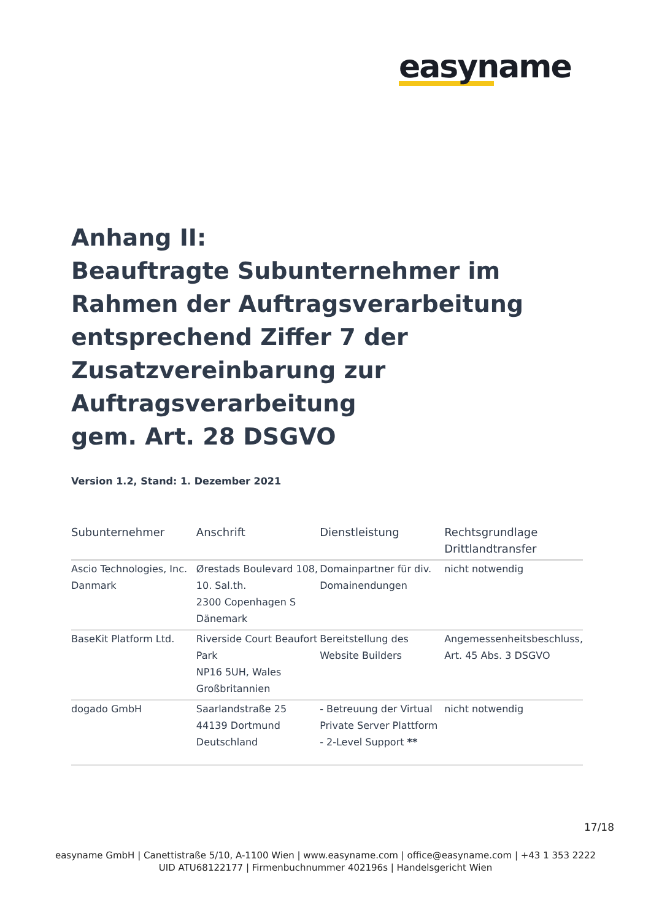easyname
Anhang II:
Beauftragte Subunternehmer im Rahmen der Auftragsverarbeitung entsprechend Ziffer 7 der Zusatzvereinbarung zur Auftragsverarbeitung
gem. Art. 28 DSGVO
Version 1.2, Stand: 1. Dezember 2021
| Subunternehmer | Anschrift | Dienstleistung | Rechtsgrundlage Drittlandtransfer |
| --- | --- | --- | --- |
| Ascio Technologies, Inc. Danmark | Ørestads Boulevard 108, 10. Sal.th. 2300 Copenhagen S Dänemark | Domainpartner für div. Domainendungen | nicht notwendig |
| BaseKit Platform Ltd. | Riverside Court Beaufort Park NP16 5UH, Wales Großbritannien | Bereitstellung des Website Builders | Angemessenheitsbeschluss, Art. 45 Abs. 3 DSGVO |
| dogado GmbH | Saarlandstraße 25 44139 Dortmund Deutschland | - Betreuung der Virtual Private Server Plattform - 2-Level Support ** | nicht notwendig |
17/18
easyname GmbH | Canettistraße 5/10, A-1100 Wien | www.easyname.com | office@easyname.com | +43 1 353 2222
UID ATU68122177 | Firmenbuchnummer 402196s | Handelsgericht Wien